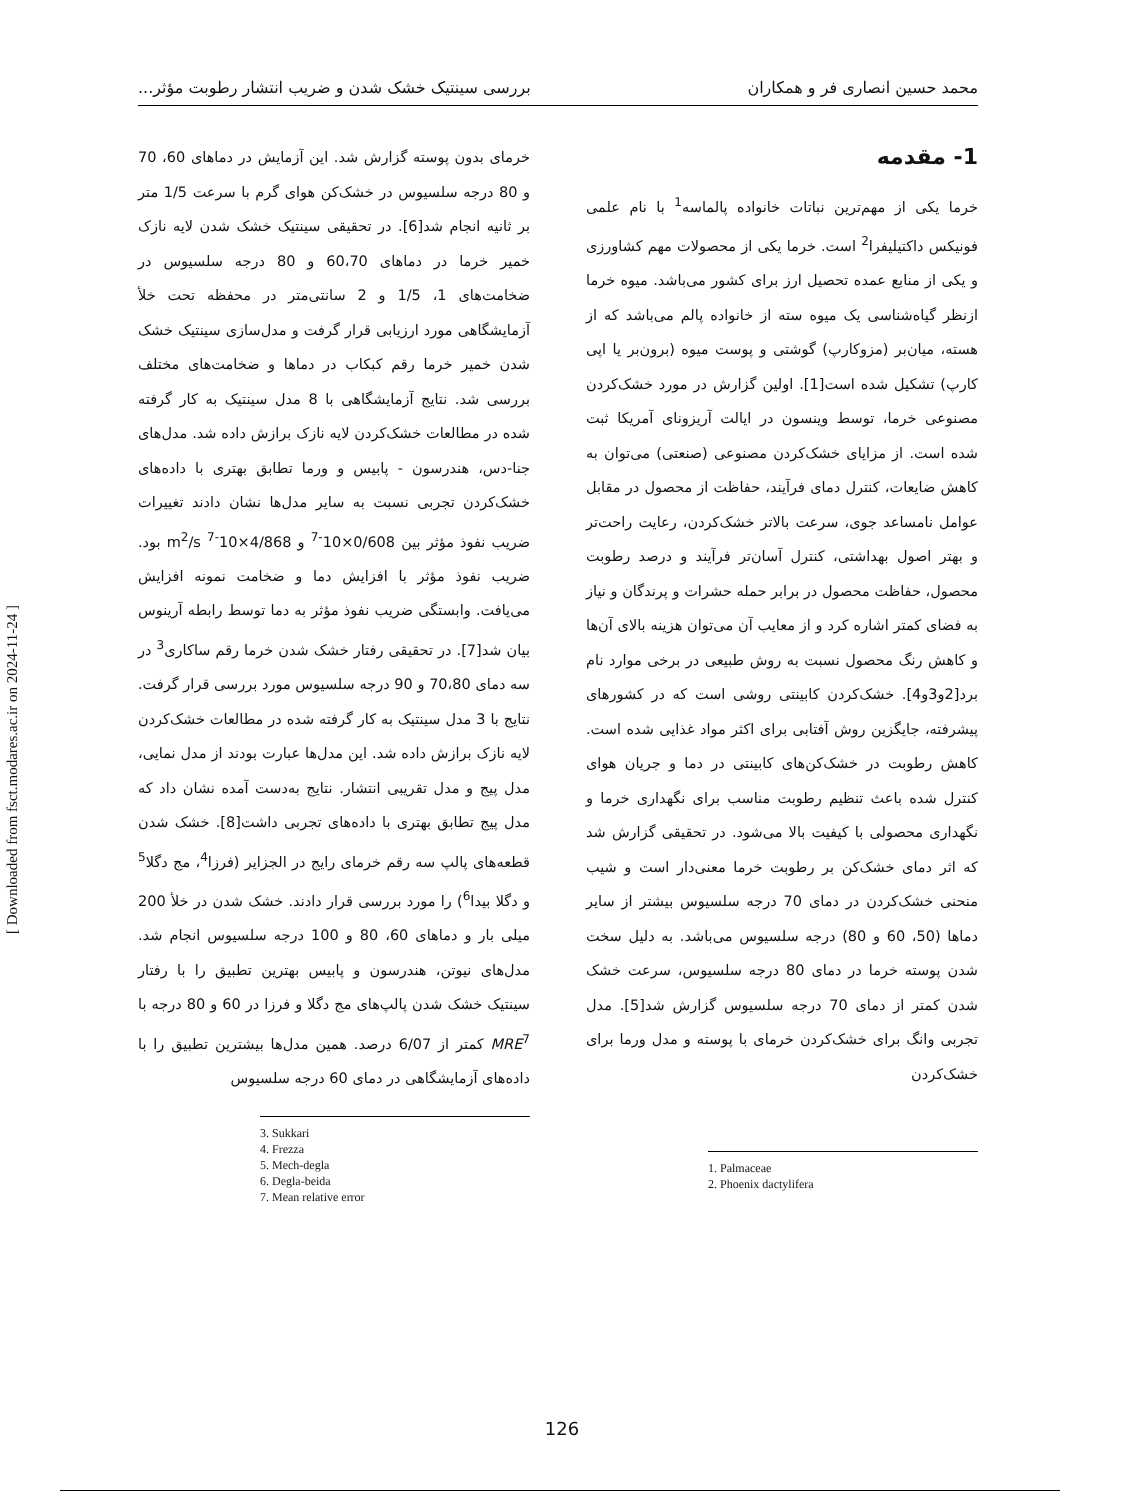محمد حسین انصاری فر و همکاران بررسی سینتیک خشک شدن و ضریب انتشار رطوبت مؤثر...
1- مقدمه
خرما یکی از مهم‌ترین نباتات خانواده پالماسه<sup>1</sup> با نام علمی فونیکس داکتیلیفرا<sup>2</sup> است. خرما یکی از محصولات مهم کشاورزی و یکی از منابع عمده تحصیل ارز برای کشور می‌باشد. میوه خرما ازنظر گیاه‌شناسی یک میوه سته از خانواده پالم می‌باشد که از هسته، میان‌بر (مزوکارپ) گوشتی و پوست میوه (برون‌بر یا اپی کارپ) تشکیل شده است[1]. اولین گزارش در مورد خشک‌کردن مصنوعی خرما، توسط وینسون در ایالت آریزونای آمریکا ثبت شده است. از مزایای خشک‌کردن مصنوعی (صنعتی) می‌توان به کاهش ضایعات، کنترل دمای فرآیند، حفاظت از محصول در مقابل عوامل نامساعد جوی، سرعت بالاتر خشک‌کردن، رعایت راحت‌تر و بهتر اصول بهداشتی، کنترل آسان‌تر فرآیند و درصد رطوبت محصول، حفاظت محصول در برابر حمله حشرات و پرندگان و نیاز به فضای کمتر اشاره کرد و از معایب آن می‌توان هزینه بالای آن‌ها و کاهش رنگ محصول نسبت به روش طبیعی در برخی موارد نام برد[2و3و4]. خشک‌کردن کابینتی روشی است که در کشورهای پیشرفته، جایگزین روش آفتابی برای اکثر مواد غذایی شده است. کاهش رطوبت در خشک‌کن‌های کابینتی در دما و جریان هوای کنترل شده باعث تنظیم رطوبت مناسب برای نگهداری خرما و نگهداری محصولی با کیفیت بالا می‌شود. در تحقیقی گزارش شد که اثر دمای خشک‌کن بر رطوبت خرما معنی‌دار است و شیب منحنی خشک‌کردن در دمای 70 درجه سلسیوس بیشتر از سایر دماها (50، 60 و 80) درجه سلسیوس می‌باشد. به دلیل سخت شدن پوسته خرما در دمای 80 درجه سلسیوس، سرعت خشک شدن کمتر از دمای 70 درجه سلسیوس گزارش شد[5]. مدل تجربی وانگ برای خشک‌کردن خرمای با پوسته و مدل ورما برای خشک‌کردن
1. Palmaceae
2. Phoenix dactylifera
خرمای بدون پوسته گزارش شد. این آزمایش در دماهای 60، 70 و 80 درجه سلسیوس در خشک‌کن هوای گرم با سرعت 1/5 متر بر ثانیه انجام شد[6]. در تحقیقی سینتیک خشک شدن لایه نازک خمیر خرما در دماهای 60،70 و 80 درجه سلسیوس در ضخامت‌های 1، 1/5 و 2 سانتی‌متر در محفظه تحت خلأ آزمایشگاهی مورد ارزیابی قرار گرفت و مدل‌سازی سینتیک خشک شدن خمیر خرما رقم کبکاب در دماها و ضخامت‌های مختلف بررسی شد. نتایج آزمایشگاهی با 8 مدل سینتیک به کار گرفته شده در مطالعات خشک‌کردن لایه نازک برازش داده شد. مدل‌های جنا-دس، هندرسون - پابیس و ورما تطابق بهتری با داده‌های خشک‌کردن تجربی نسبت به سایر مدل‌ها نشان دادند تغییرات ضریب نفوذ مؤثر بین 0/608×10<sup>-7</sup> و 4/868×10<sup>-7</sup> m<sup>2</sup>/s بود. ضریب نفوذ مؤثر با افزایش دما و ضخامت نمونه افزایش می‌یافت. وابستگی ضریب نفوذ مؤثر به دما توسط رابطه آرینوس بیان شد[7]. در تحقیقی رفتار خشک شدن خرما رقم ساکاری<sup>3</sup> در سه دمای 70،80 و 90 درجه سلسیوس مورد بررسی قرار گرفت. نتایج با 3 مدل سینتیک به کار گرفته شده در مطالعات خشک‌کردن لایه نازک برازش داده شد. این مدل‌ها عبارت بودند از مدل نمایی، مدل پیج و مدل تقریبی انتشار. نتایج به‌دست آمده نشان داد که مدل پیج تطابق بهتری با داده‌های تجربی داشت[8]. خشک شدن قطعه‌های پالپ سه رقم خرمای رایج در الجزایر (فرزا<sup>4</sup>، مج دگلا<sup>5</sup> و دگلا بیدا<sup>6</sup>) را مورد بررسی قرار دادند. خشک شدن در خلأ 200 میلی بار و دماهای 60، 80 و 100 درجه سلسیوس انجام شد. مدل‌های نیوتن، هندرسون و پابیس بهترین تطبیق را با رفتار سینتیک خشک شدن پالپ‌های مج دگلا و فرزا در 60 و 80 درجه با MRE<sup>7</sup> کمتر از 6/07 درصد. همین مدل‌ها بیشترین تطبیق را با داده‌های آزمایشگاهی در دمای 60 درجه سلسیوس
3. Sukkari
4. Frezza
5. Mech-degla
6. Degla-beida
7. Mean relative error
[ Downloaded from fsct.modares.ac.ir on 2024-11-24 ]
126